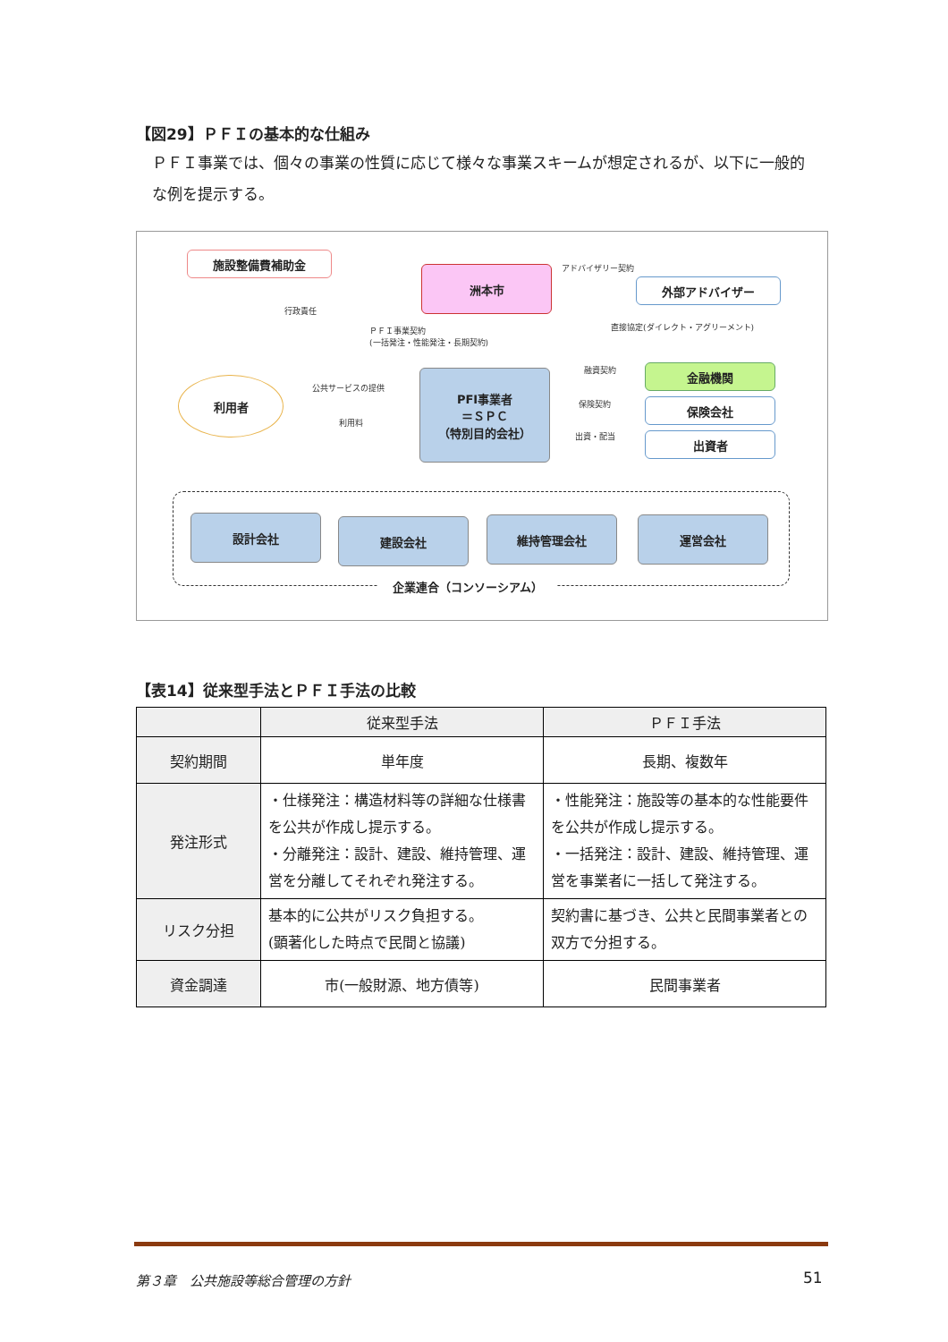【図29】ＰＦＩの基本的な仕組み
ＰＦＩ事業では、個々の事業の性質に応じて様々な事業スキームが想定されるが、以下に一般的な例を提示する。
施設整備費補助金
洲本市
外部アドバイザー
アドバイザリー契約
行政責任
ＰＦＩ事業契約
(一括発注・性能発注・長期契約)
直接協定(ダイレクト・アグリーメント)
利用者 公共サービスの提供
利用料
PFI事業者
＝ＳＰＣ
（特別目的会社）
融資契約
保険契約
出資・配当
金融機関
保険会社
出資者
設計会社 建設会社 維持管理会社 運営会社
企業連合（コンソーシアム）
【表14】従来型手法とＰＦＩ手法の比較
| | 従来型手法 | ＰＦＩ手法 |
| --- | --- | --- |
| 契約期間 | 単年度 | 長期、複数年 |
| 発注形式 | ・仕様発注：構造材料等の詳細な仕様書を公共が作成し提示する。 ・分離発注：設計、建設、維持管理、運営を分離してそれぞれ発注する。 | ・性能発注：施設等の基本的な性能要件を公共が作成し提示する。 ・一括発注：設計、建設、維持管理、運営を事業者に一括して発注する。 |
| リスク分担 | 基本的に公共がリスク負担する。 (顕著化した時点で民間と協議) | 契約書に基づき、公共と民間事業者との双方で分担する。 |
| 資金調達 | 市(一般財源、地方債等) | 民間事業者 |
第３章　公共施設等総合管理の方針 51